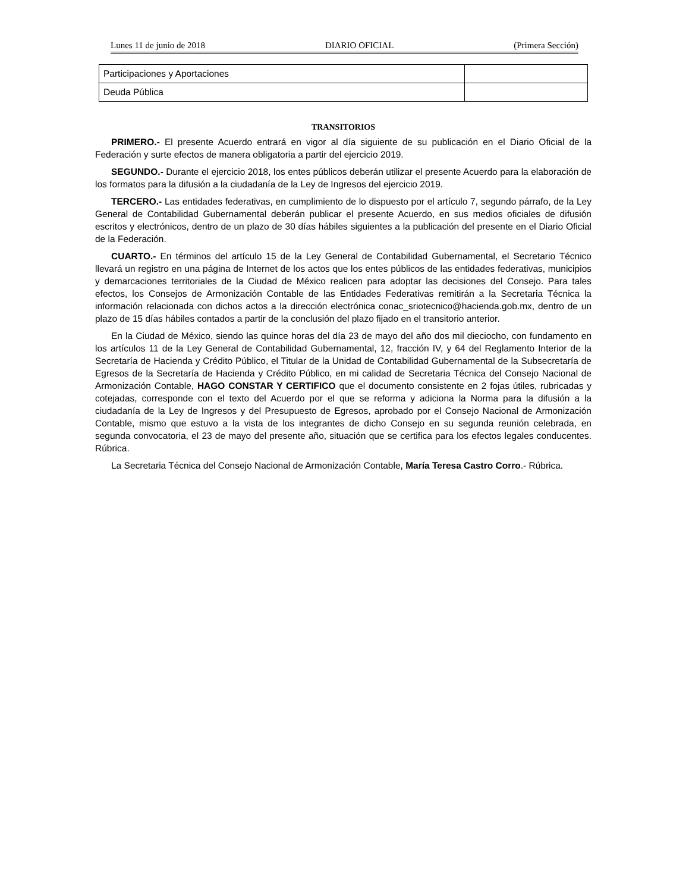Lunes 11 de junio de 2018 DIARIO OFICIAL (Primera Sección)
| Participaciones y Aportaciones | |
| Deuda Pública | |
TRANSITORIOS
PRIMERO.- El presente Acuerdo entrará en vigor al día siguiente de su publicación en el Diario Oficial de la Federación y surte efectos de manera obligatoria a partir del ejercicio 2019.
SEGUNDO.- Durante el ejercicio 2018, los entes públicos deberán utilizar el presente Acuerdo para la elaboración de los formatos para la difusión a la ciudadanía de la Ley de Ingresos del ejercicio 2019.
TERCERO.- Las entidades federativas, en cumplimiento de lo dispuesto por el artículo 7, segundo párrafo, de la Ley General de Contabilidad Gubernamental deberán publicar el presente Acuerdo, en sus medios oficiales de difusión escritos y electrónicos, dentro de un plazo de 30 días hábiles siguientes a la publicación del presente en el Diario Oficial de la Federación.
CUARTO.- En términos del artículo 15 de la Ley General de Contabilidad Gubernamental, el Secretario Técnico llevará un registro en una página de Internet de los actos que los entes públicos de las entidades federativas, municipios y demarcaciones territoriales de la Ciudad de México realicen para adoptar las decisiones del Consejo. Para tales efectos, los Consejos de Armonización Contable de las Entidades Federativas remitirán a la Secretaria Técnica la información relacionada con dichos actos a la dirección electrónica conac_sriotecnico@hacienda.gob.mx, dentro de un plazo de 15 días hábiles contados a partir de la conclusión del plazo fijado en el transitorio anterior.
En la Ciudad de México, siendo las quince horas del día 23 de mayo del año dos mil dieciocho, con fundamento en los artículos 11 de la Ley General de Contabilidad Gubernamental, 12, fracción IV, y 64 del Reglamento Interior de la Secretaría de Hacienda y Crédito Público, el Titular de la Unidad de Contabilidad Gubernamental de la Subsecretaría de Egresos de la Secretaría de Hacienda y Crédito Público, en mi calidad de Secretaria Técnica del Consejo Nacional de Armonización Contable, HAGO CONSTAR Y CERTIFICO que el documento consistente en 2 fojas útiles, rubricadas y cotejadas, corresponde con el texto del Acuerdo por el que se reforma y adiciona la Norma para la difusión a la ciudadanía de la Ley de Ingresos y del Presupuesto de Egresos, aprobado por el Consejo Nacional de Armonización Contable, mismo que estuvo a la vista de los integrantes de dicho Consejo en su segunda reunión celebrada, en segunda convocatoria, el 23 de mayo del presente año, situación que se certifica para los efectos legales conducentes. Rúbrica.
La Secretaria Técnica del Consejo Nacional de Armonización Contable, María Teresa Castro Corro.- Rúbrica.